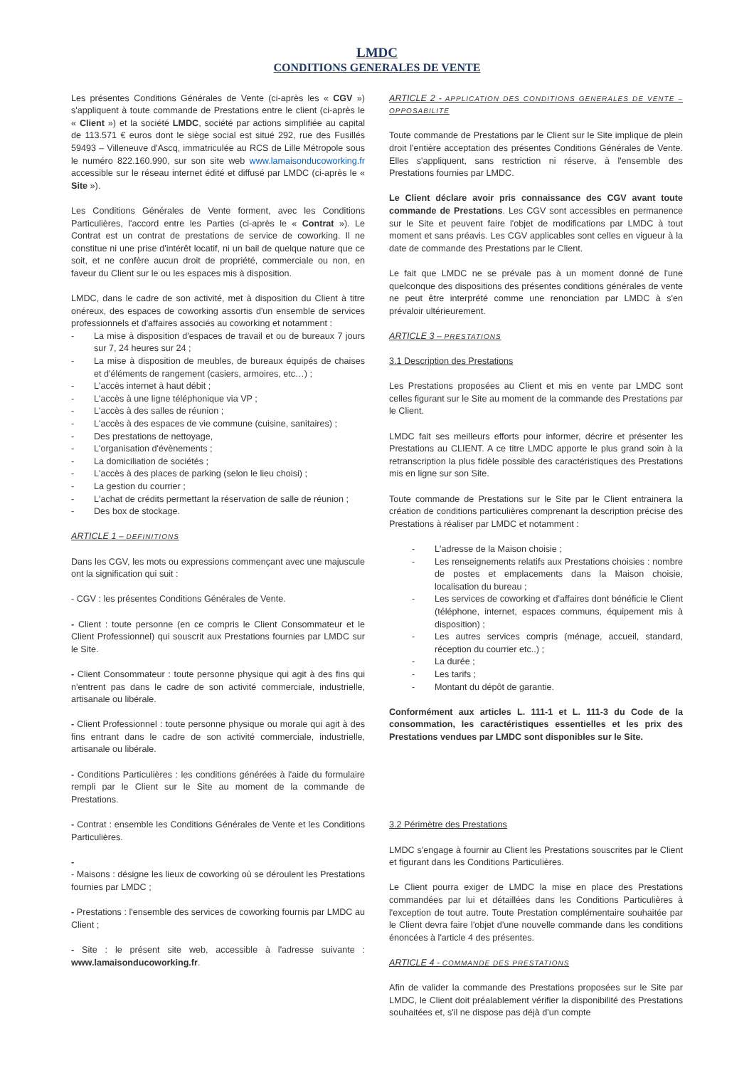LMDC
CONDITIONS GENERALES DE VENTE
Les présentes Conditions Générales de Vente (ci-après les « CGV ») s'appliquent à toute commande de Prestations entre le client (ci-après le « Client ») et la société LMDC, société par actions simplifiée au capital de 113.571 € euros dont le siège social est situé 292, rue des Fusillés 59493 – Villeneuve d'Ascq, immatriculée au RCS de Lille Métropole sous le numéro 822.160.990, sur son site web www.lamaisonducoworking.fr accessible sur le réseau internet édité et diffusé par LMDC (ci-après le « Site »).
Les Conditions Générales de Vente forment, avec les Conditions Particulières, l'accord entre les Parties (ci-après le « Contrat »). Le Contrat est un contrat de prestations de service de coworking. Il ne constitue ni une prise d'intérêt locatif, ni un bail de quelque nature que ce soit, et ne confère aucun droit de propriété, commerciale ou non, en faveur du Client sur le ou les espaces mis à disposition.
LMDC, dans le cadre de son activité, met à disposition du Client à titre onéreux, des espaces de coworking assortis d'un ensemble de services professionnels et d'affaires associés au coworking et notamment :
- La mise à disposition d'espaces de travail et ou de bureaux 7 jours sur 7, 24 heures sur 24 ;
- La mise à disposition de meubles, de bureaux équipés de chaises et d'éléments de rangement (casiers, armoires, etc…) ;
- L'accès internet à haut débit ;
- L'accès à une ligne téléphonique via VP ;
- L'accès à des salles de réunion ;
- L'accès à des espaces de vie commune (cuisine, sanitaires) ;
- Des prestations de nettoyage,
- L'organisation d'évènements ;
- La domiciliation de sociétés ;
- L'accès à des places de parking (selon le lieu choisi) ;
- La gestion du courrier ;
- L'achat de crédits permettant la réservation de salle de réunion ;
- Des box de stockage.
ARTICLE 1 – DEFINITIONS
Dans les CGV, les mots ou expressions commençant avec une majuscule ont la signification qui suit :
- CGV : les présentes Conditions Générales de Vente.
- Client : toute personne (en ce compris le Client Consommateur et le Client Professionnel) qui souscrit aux Prestations fournies par LMDC sur le Site.
- Client Consommateur : toute personne physique qui agit à des fins qui n'entrent pas dans le cadre de son activité commerciale, industrielle, artisanale ou libérale.
- Client Professionnel : toute personne physique ou morale qui agit à des fins entrant dans le cadre de son activité commerciale, industrielle, artisanale ou libérale.
- Conditions Particulières : les conditions générées à l'aide du formulaire rempli par le Client sur le Site au moment de la commande de Prestations.
- Contrat : ensemble les Conditions Générales de Vente et les Conditions Particulières.
-
- Maisons : désigne les lieux de coworking où se déroulent les Prestations fournies par LMDC ;
- Prestations : l'ensemble des services de coworking fournis par LMDC au Client ;
- Site : le présent site web, accessible à l'adresse suivante : www.lamaisonducoworking.fr.
ARTICLE 2 - APPLICATION DES CONDITIONS GENERALES DE VENTE – OPPOSABILITE
Toute commande de Prestations par le Client sur le Site implique de plein droit l'entière acceptation des présentes Conditions Générales de Vente. Elles s'appliquent, sans restriction ni réserve, à l'ensemble des Prestations fournies par LMDC.
Le Client déclare avoir pris connaissance des CGV avant toute commande de Prestations. Les CGV sont accessibles en permanence sur le Site et peuvent faire l'objet de modifications par LMDC à tout moment et sans préavis. Les CGV applicables sont celles en vigueur à la date de commande des Prestations par le Client.
Le fait que LMDC ne se prévale pas à un moment donné de l'une quelconque des dispositions des présentes conditions générales de vente ne peut être interprété comme une renonciation par LMDC à s'en prévaloir ultérieurement.
ARTICLE 3 – PRESTATIONS
3.1 Description des Prestations
Les Prestations proposées au Client et mis en vente par LMDC sont celles figurant sur le Site au moment de la commande des Prestations par le Client.
LMDC fait ses meilleurs efforts pour informer, décrire et présenter les Prestations au CLIENT. A ce titre LMDC apporte le plus grand soin à la retranscription la plus fidèle possible des caractéristiques des Prestations mis en ligne sur son Site.
Toute commande de Prestations sur le Site par le Client entrainera la création de conditions particulières comprenant la description précise des Prestations à réaliser par LMDC et notamment :
- L'adresse de la Maison choisie ;
- Les renseignements relatifs aux Prestations choisies : nombre de postes et emplacements dans la Maison choisie, localisation du bureau ;
- Les services de coworking et d'affaires dont bénéficie le Client (téléphone, internet, espaces communs, équipement mis à disposition) ;
- Les autres services compris (ménage, accueil, standard, réception du courrier etc..) ;
- La durée ;
- Les tarifs ;
- Montant du dépôt de garantie.
Conformément aux articles L. 111-1 et L. 111-3 du Code de la consommation, les caractéristiques essentielles et les prix des Prestations vendues par LMDC sont disponibles sur le Site.
3.2 Périmètre des Prestations
LMDC s'engage à fournir au Client les Prestations souscrites par le Client et figurant dans les Conditions Particulières.
Le Client pourra exiger de LMDC la mise en place des Prestations commandées par lui et détaillées dans les Conditions Particulières à l'exception de tout autre. Toute Prestation complémentaire souhaitée par le Client devra faire l'objet d'une nouvelle commande dans les conditions énoncées à l'article 4 des présentes.
ARTICLE 4 - COMMANDE DES PRESTATIONS
Afin de valider la commande des Prestations proposées sur le Site par LMDC, le Client doit préalablement vérifier la disponibilité des Prestations souhaitées et, s'il ne dispose pas déjà d'un compte